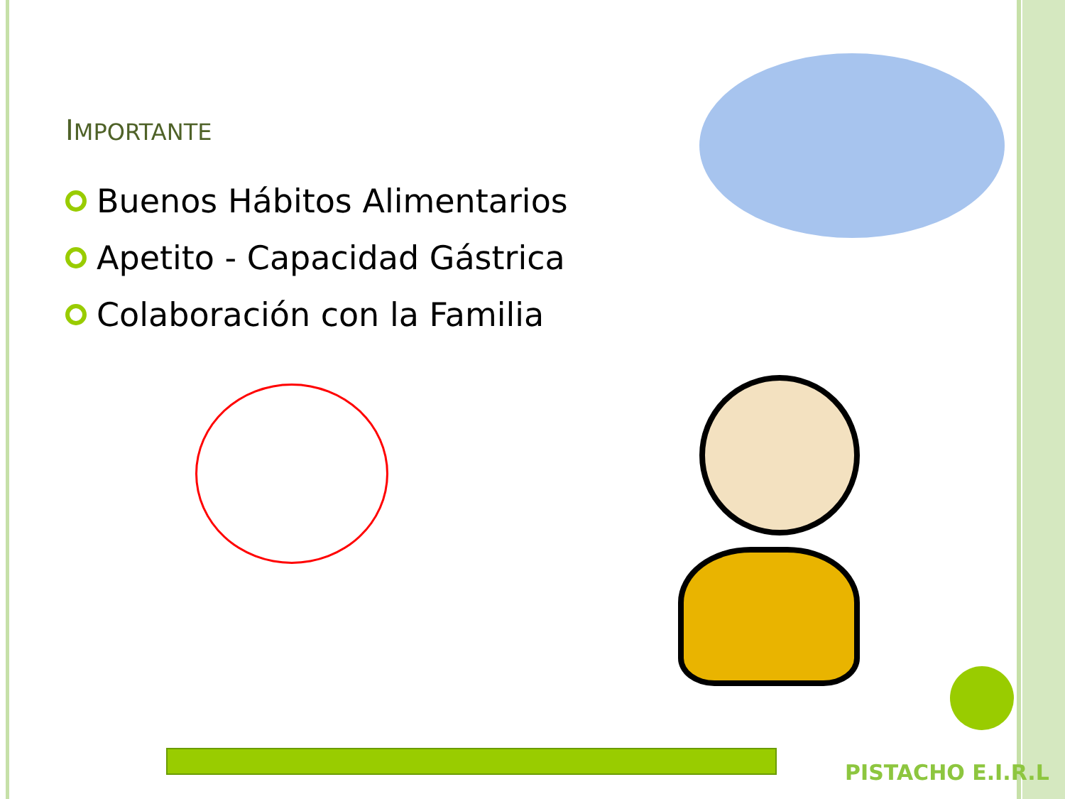IMPORTANTE
Buenos Hábitos Alimentarios
Apetito - Capacidad Gástrica
Colaboración con la Familia
PISTACHO E.I.R.L